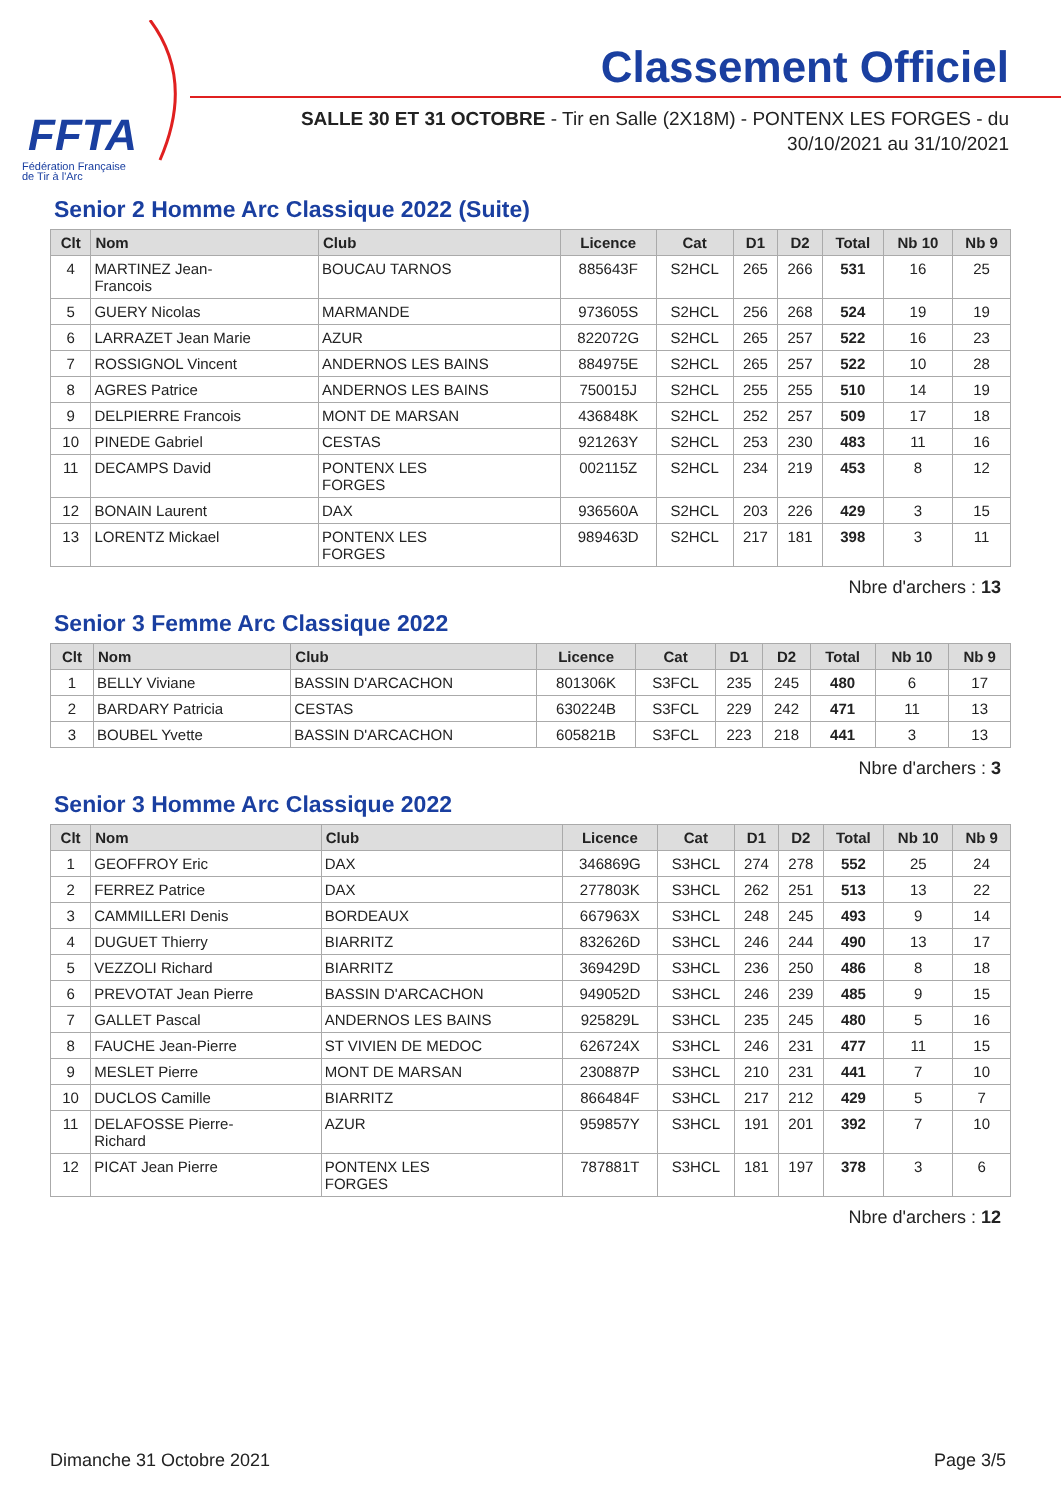FFTA
Fédération Française
de Tir à l'Arc
Classement Officiel
SALLE 30 ET 31 OCTOBRE - Tir en Salle (2X18M) - PONTENX LES FORGES - du
30/10/2021 au 31/10/2021
Senior 2 Homme Arc Classique 2022 (Suite)
| Clt | Nom | Club | Licence | Cat | D1 | D2 | Total | Nb 10 | Nb 9 |
| --- | --- | --- | --- | --- | --- | --- | --- | --- | --- |
| 4 | MARTINEZ Jean- Francois | BOUCAU TARNOS | 885643F | S2HCL | 265 | 266 | 531 | 16 | 25 |
| 5 | GUERY Nicolas | MARMANDE | 973605S | S2HCL | 256 | 268 | 524 | 19 | 19 |
| 6 | LARRAZET Jean Marie | AZUR | 822072G | S2HCL | 265 | 257 | 522 | 16 | 23 |
| 7 | ROSSIGNOL Vincent | ANDERNOS LES BAINS | 884975E | S2HCL | 265 | 257 | 522 | 10 | 28 |
| 8 | AGRES Patrice | ANDERNOS LES BAINS | 750015J | S2HCL | 255 | 255 | 510 | 14 | 19 |
| 9 | DELPIERRE Francois | MONT DE MARSAN | 436848K | S2HCL | 252 | 257 | 509 | 17 | 18 |
| 10 | PINEDE Gabriel | CESTAS | 921263Y | S2HCL | 253 | 230 | 483 | 11 | 16 |
| 11 | DECAMPS David | PONTENX LES FORGES | 002115Z | S2HCL | 234 | 219 | 453 | 8 | 12 |
| 12 | BONAIN Laurent | DAX | 936560A | S2HCL | 203 | 226 | 429 | 3 | 15 |
| 13 | LORENTZ Mickael | PONTENX LES FORGES | 989463D | S2HCL | 217 | 181 | 398 | 3 | 11 |
Nbre d'archers : 13
Senior 3 Femme Arc Classique 2022
| Clt | Nom | Club | Licence | Cat | D1 | D2 | Total | Nb 10 | Nb 9 |
| --- | --- | --- | --- | --- | --- | --- | --- | --- | --- |
| 1 | BELLY Viviane | BASSIN D'ARCACHON | 801306K | S3FCL | 235 | 245 | 480 | 6 | 17 |
| 2 | BARDARY Patricia | CESTAS | 630224B | S3FCL | 229 | 242 | 471 | 11 | 13 |
| 3 | BOUBEL Yvette | BASSIN D'ARCACHON | 605821B | S3FCL | 223 | 218 | 441 | 3 | 13 |
Nbre d'archers : 3
Senior 3 Homme Arc Classique 2022
| Clt | Nom | Club | Licence | Cat | D1 | D2 | Total | Nb 10 | Nb 9 |
| --- | --- | --- | --- | --- | --- | --- | --- | --- | --- |
| 1 | GEOFFROY Eric | DAX | 346869G | S3HCL | 274 | 278 | 552 | 25 | 24 |
| 2 | FERREZ Patrice | DAX | 277803K | S3HCL | 262 | 251 | 513 | 13 | 22 |
| 3 | CAMMILLERI Denis | BORDEAUX | 667963X | S3HCL | 248 | 245 | 493 | 9 | 14 |
| 4 | DUGUET Thierry | BIARRITZ | 832626D | S3HCL | 246 | 244 | 490 | 13 | 17 |
| 5 | VEZZOLI Richard | BIARRITZ | 369429D | S3HCL | 236 | 250 | 486 | 8 | 18 |
| 6 | PREVOTAT Jean Pierre | BASSIN D'ARCACHON | 949052D | S3HCL | 246 | 239 | 485 | 9 | 15 |
| 7 | GALLET Pascal | ANDERNOS LES BAINS | 925829L | S3HCL | 235 | 245 | 480 | 5 | 16 |
| 8 | FAUCHE Jean-Pierre | ST VIVIEN DE MEDOC | 626724X | S3HCL | 246 | 231 | 477 | 11 | 15 |
| 9 | MESLET Pierre | MONT DE MARSAN | 230887P | S3HCL | 210 | 231 | 441 | 7 | 10 |
| 10 | DUCLOS Camille | BIARRITZ | 866484F | S3HCL | 217 | 212 | 429 | 5 | 7 |
| 11 | DELAFOSSE Pierre- Richard | AZUR | 959857Y | S3HCL | 191 | 201 | 392 | 7 | 10 |
| 12 | PICAT Jean Pierre | PONTENX LES FORGES | 787881T | S3HCL | 181 | 197 | 378 | 3 | 6 |
Nbre d'archers : 12
Dimanche 31 Octobre 2021 Page 3/5